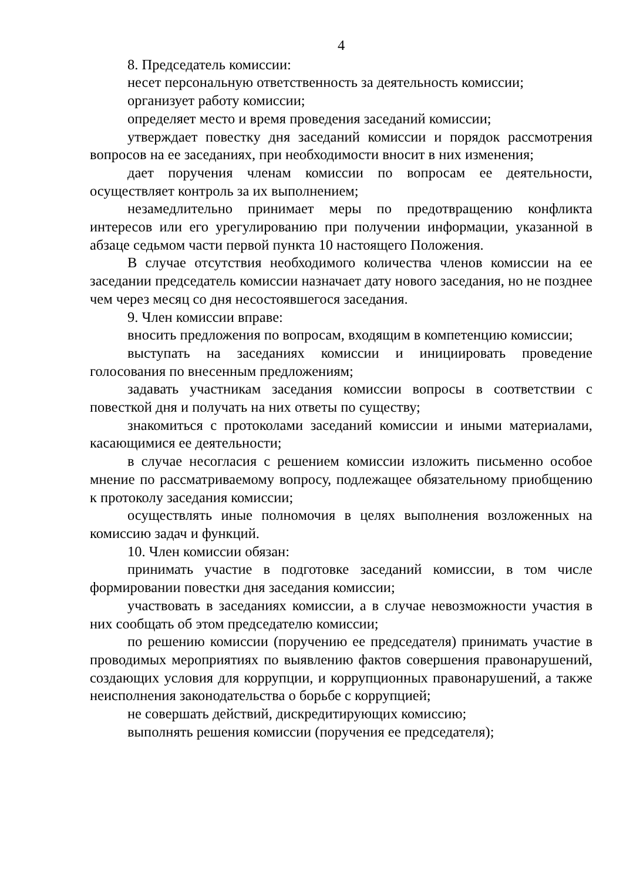4
8. Председатель комиссии:
несет персональную ответственность за деятельность комиссии;
организует работу комиссии;
определяет место и время проведения заседаний комиссии;
утверждает повестку дня заседаний комиссии и порядок рассмотрения вопросов на ее заседаниях, при необходимости вносит в них изменения;
дает поручения членам комиссии по вопросам ее деятельности, осуществляет контроль за их выполнением;
незамедлительно принимает меры по предотвращению конфликта интересов или его урегулированию при получении информации, указанной в абзаце седьмом части первой пункта 10 настоящего Положения.
В случае отсутствия необходимого количества членов комиссии на ее заседании председатель комиссии назначает дату нового заседания, но не позднее чем через месяц со дня несостоявшегося заседания.
9. Член комиссии вправе:
вносить предложения по вопросам, входящим в компетенцию комиссии;
выступать на заседаниях комиссии и инициировать проведение голосования по внесенным предложениям;
задавать участникам заседания комиссии вопросы в соответствии с повесткой дня и получать на них ответы по существу;
знакомиться с протоколами заседаний комиссии и иными материалами, касающимися ее деятельности;
в случае несогласия с решением комиссии изложить письменно особое мнение по рассматриваемому вопросу, подлежащее обязательному приобщению к протоколу заседания комиссии;
осуществлять иные полномочия в целях выполнения возложенных на комиссию задач и функций.
10. Член комиссии обязан:
принимать участие в подготовке заседаний комиссии, в том числе формировании повестки дня заседания комиссии;
участвовать в заседаниях комиссии, а в случае невозможности участия в них сообщать об этом председателю комиссии;
по решению комиссии (поручению ее председателя) принимать участие в проводимых мероприятиях по выявлению фактов совершения правонарушений, создающих условия для коррупции, и коррупционных правонарушений, а также неисполнения законодательства о борьбе с коррупцией;
не совершать действий, дискредитирующих комиссию;
выполнять решения комиссии (поручения ее председателя);